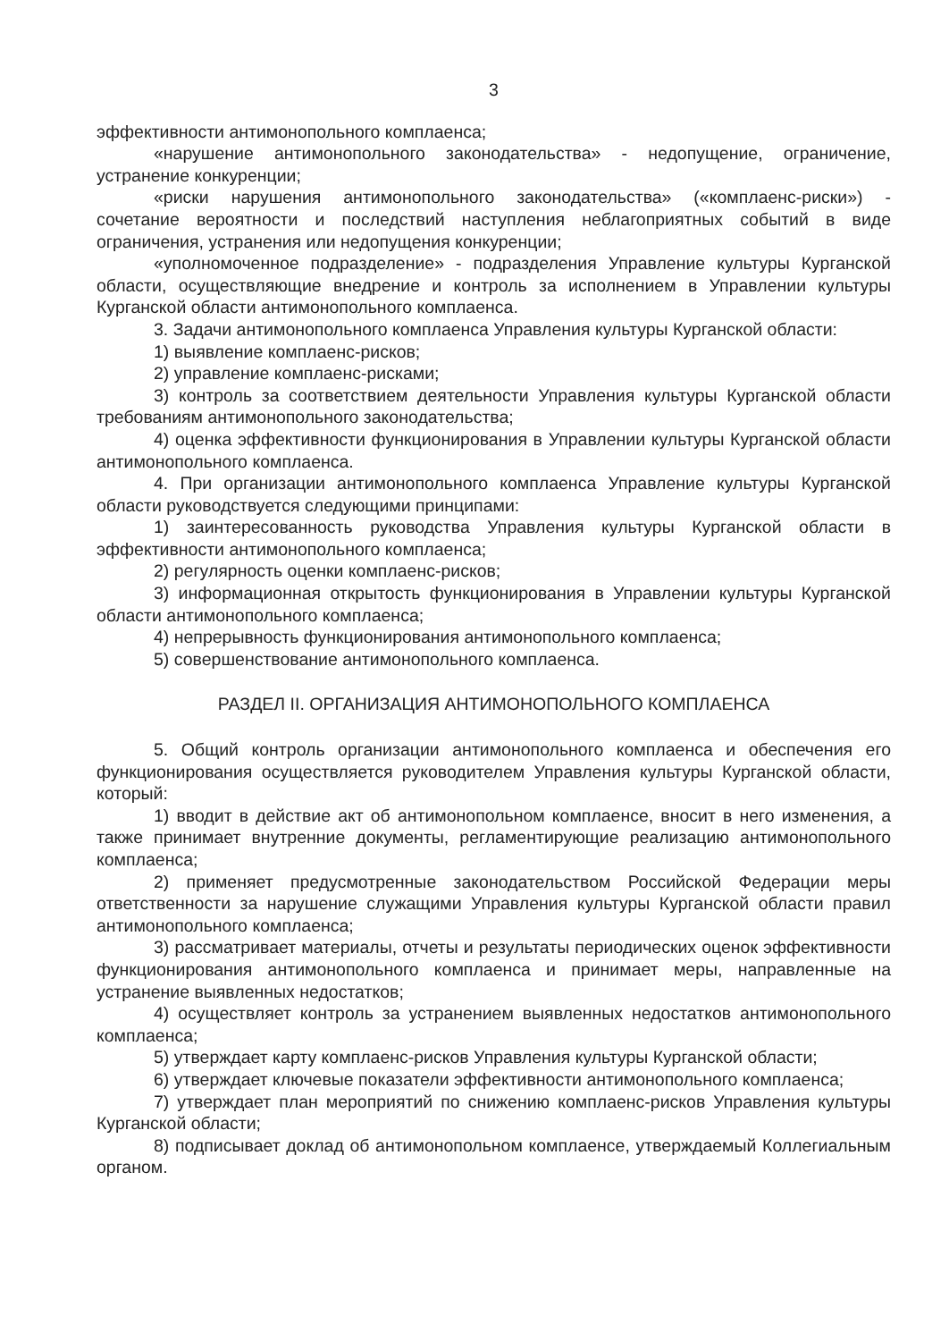3
эффективности антимонопольного комплаенса;
«нарушение антимонопольного законодательства» - недопущение, ограничение, устранение конкуренции;
«риски нарушения антимонопольного законодательства» («комплаенс-риски») - сочетание вероятности и последствий наступления неблагоприятных событий в виде ограничения, устранения или недопущения конкуренции;
«уполномоченное подразделение» - подразделения Управление культуры Курганской области, осуществляющие внедрение и контроль за исполнением в Управлении культуры Курганской области антимонопольного комплаенса.
3. Задачи антимонопольного комплаенса Управления культуры Курганской области:
1) выявление комплаенс-рисков;
2) управление комплаенс-рисками;
3) контроль за соответствием деятельности Управления культуры Курганской области требованиям антимонопольного законодательства;
4) оценка эффективности функционирования в Управлении культуры Курганской области антимонопольного комплаенса.
4. При организации антимонопольного комплаенса Управление культуры Курганской области руководствуется следующими принципами:
1) заинтересованность руководства Управления культуры Курганской области в эффективности антимонопольного комплаенса;
2) регулярность оценки комплаенс-рисков;
3) информационная открытость функционирования в Управлении культуры Курганской области антимонопольного комплаенса;
4) непрерывность функционирования антимонопольного комплаенса;
5) совершенствование антимонопольного комплаенса.
РАЗДЕЛ II. ОРГАНИЗАЦИЯ АНТИМОНОПОЛЬНОГО КОМПЛАЕНСА
5. Общий контроль организации антимонопольного комплаенса и обеспечения его функционирования осуществляется руководителем Управления культуры Курганской области, который:
1) вводит в действие акт об антимонопольном комплаенсе, вносит в него изменения, а также принимает внутренние документы, регламентирующие реализацию антимонопольного комплаенса;
2) применяет предусмотренные законодательством Российской Федерации меры ответственности за нарушение служащими Управления культуры Курганской области правил антимонопольного комплаенса;
3) рассматривает материалы, отчеты и результаты периодических оценок эффективности функционирования антимонопольного комплаенса и принимает меры, направленные на устранение выявленных недостатков;
4) осуществляет контроль за устранением выявленных недостатков антимонопольного комплаенса;
5) утверждает карту комплаенс-рисков Управления культуры Курганской области;
6) утверждает ключевые показатели эффективности антимонопольного комплаенса;
7) утверждает план мероприятий по снижению комплаенс-рисков Управления культуры Курганской области;
8) подписывает доклад об антимонопольном комплаенсе, утверждаемый Коллегиальным органом.